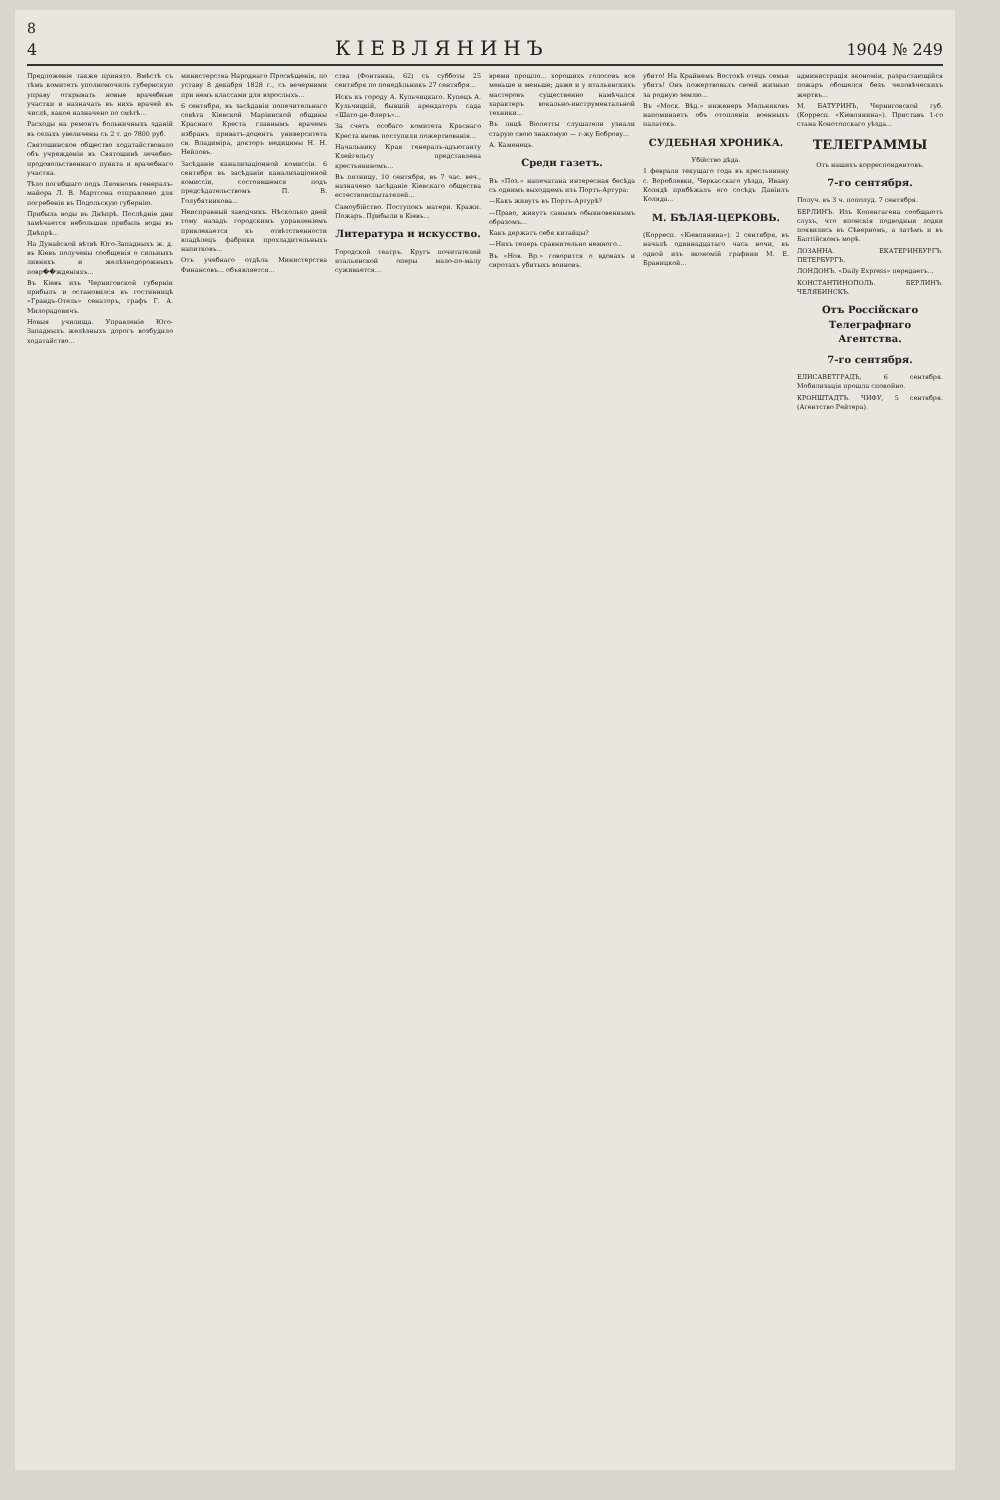8
4 КІЕВЛЯНИНЪ 1904 № 249
Предложеніе также принято. Вмѣстѣ съ тѣмъ комитетъ уполномочилъ губернскую управу открывать новые врачебные участки и назначать въ нихъ врачей въ числѣ, какое назначено по смѣтѣ...
Расходы на ремонтъ больничныхъ зданій въ селахъ увеличены съ 2 т. до 7800 руб.
Святошинское общество ходатайствовало объ учрежденіи въ Святошинѣ лечебно-продовольственнаго пункта и врачебнаго участка.
Тѣло погибшаго подъ Ляояномъ генералъ-майора Л. В. Мартсона отправлено для погребенія въ Подольскую губернію.
Прибыль воды въ Днѣпрѣ. Послѣдніе дни замѣчается небольшая прибыль воды въ Днѣпрѣ...
На Дунайской вѣтвѣ Юго-Западныхъ ж. д. въ Кіевъ получены сообщенія о сильныхъ ливняхъ и желѣзнодорожныхъ повр��жденіяхъ...
Въ Кіевъ изъ Черниговской губерніи прибылъ и остановился въ гостинницѣ «Грандъ-Отель» сенаторъ, графъ Г. А. Милорадовичъ.
Новыя училища. Управленіе Юго-Западныхъ желѣзныхъ дорогъ возбудило ходатайство...
министерства Народнаго Просвѣщенія, по уставу 8 декабря 1828 г., съ вечерними при немъ классами для взрослыхъ...
6 сентября, въ засѣданіи попечительнаго совѣта Кіевской Маріинской общины Краснаго Креста главнымъ врачемъ избранъ приватъ-доцентъ университета св. Владиміра, докторъ медицины Н. Н. Нейловъ.
Засѣданіе канализаціонной комиссіи. 6 сентября въ засѣданіи канализаціонной комиссіи, состоявшемся подъ предсѣдательствомъ П. В. Голубятникова...
Неисправный заводчикъ. Нѣсколько дней тому назадъ городскимъ управленіемъ привлекается къ отвѣтственности владѣлецъ фабрики прохладительныхъ напитковъ...
Отъ учебнаго отдѣла Министерства Финансовъ... объявляется...
ства (Фонтанка, 62) съ субботы 25 сентября по понедѣльникъ 27 сентября...
Искъ къ городу А. Кульчицкаго. Купецъ А. Кульчицкій, бывшій арендаторъ сада «Шато-де-Флеръ»...
За счетъ особаго комитета Краснаго Креста вновь поступили пожертвованія...
Начальнику Края генералъ-адъютанту Клейгельсу представлена крестьяниномъ...
Въ пятницу, 10 сентября, въ 7 час. веч., назначено засѣданіе Кіевскаго общества естествоиспытателей...
Самоубійство. Поступокъ матери. Кражи. Пожаръ. Прибыли в Кіевъ...
Литература и искусство.
Городской театръ. Кругъ почитателей итальянской оперы мало-по-малу суживается...
время прошло... хорошихъ голосовъ все меньше и меньше; даже и у итальянскихъ мастеровъ существенно намѣчался характеръ вокально-инструментальной техники...
Въ лицѣ Віолетты слушатели узнали старую свою знакомую — г-жу Боброву...
А. Каменецъ.
Среди газетъ.
Въ «Поз.» напечатана интересная бесѣда съ однимъ выходцемъ изъ Портъ-Артура:
—Какъ живутъ въ Портъ-Артурѣ?
—Право, живутъ самымъ обыкновеннымъ образомъ...
Какъ держатъ себя китайцы?
—Нихъ теперь сравнительно немного...
Въ «Нов. Вр.» говорится о вдовахъ и сиротахъ убитыхъ воиновъ.
убито! На Крайнемъ Востокѣ отецъ семьи убитъ! Онъ пожертвовалъ своей жизнью за родную землю...
Въ «Моск. Вѣд.» инженеръ Мельниковъ напоминаетъ объ отопленіи военныхъ палатокъ.
СУДЕБНАЯ ХРОНИКА.
Убійство дѣда.
1 февраля текущаго года въ крестьянину с. Вороблевки, Черкасскаго уѣзда, Ивану Колядѣ прибѣжалъ его сосѣдъ Даніилъ Коляда...
М. БѢЛАЯ-ЦЕРКОВЬ.
(Корресп. «Кіевлянина»). 2 сентября, въ началѣ одиннадцатаго часа ночи, въ одной изъ экономій графини М. Е. Браницкой...
администрація экономіи, разрастающійся пожаръ обошелся безъ человѣческихъ жертвъ...
М. БАТУРИНЪ, Черниговской губ. (Корресп. «Кіевлянина»). Приставъ 1-го стана Конотопскаго уѣзда...
ТЕЛЕГРАММЫ
Отъ нашихъ корреспондентовъ.
7-го сентября.
Получ. въ 3 ч. пополуд. 7 сентября.
БЕРЛИНЪ. Изъ Копенгагена сообщаютъ слухъ, что японскія подводныя лодки появились въ Сѣверномъ, а затѣмъ и въ Балтійскомъ морѣ.
ЛОЗАННА. ЕКАТЕРИНБУРГЪ. ПЕТЕРБУРГЪ.
ЛОНДОНЪ. «Daily Express» передаетъ...
КОНСТАНТИНОПОЛЬ. БЕРЛИНЪ. ЧЕЛЯБИНСКЪ.
Отъ Россійскаго Телеграфнаго Агентства.
7-го сентября.
ЕЛИСАВЕТГРАДЪ, 6 сентября. Мобилизація прошла спокойно.
КРОНШТАДТЪ. ЧИФУ, 5 сентября. (Агентство Рейтера).